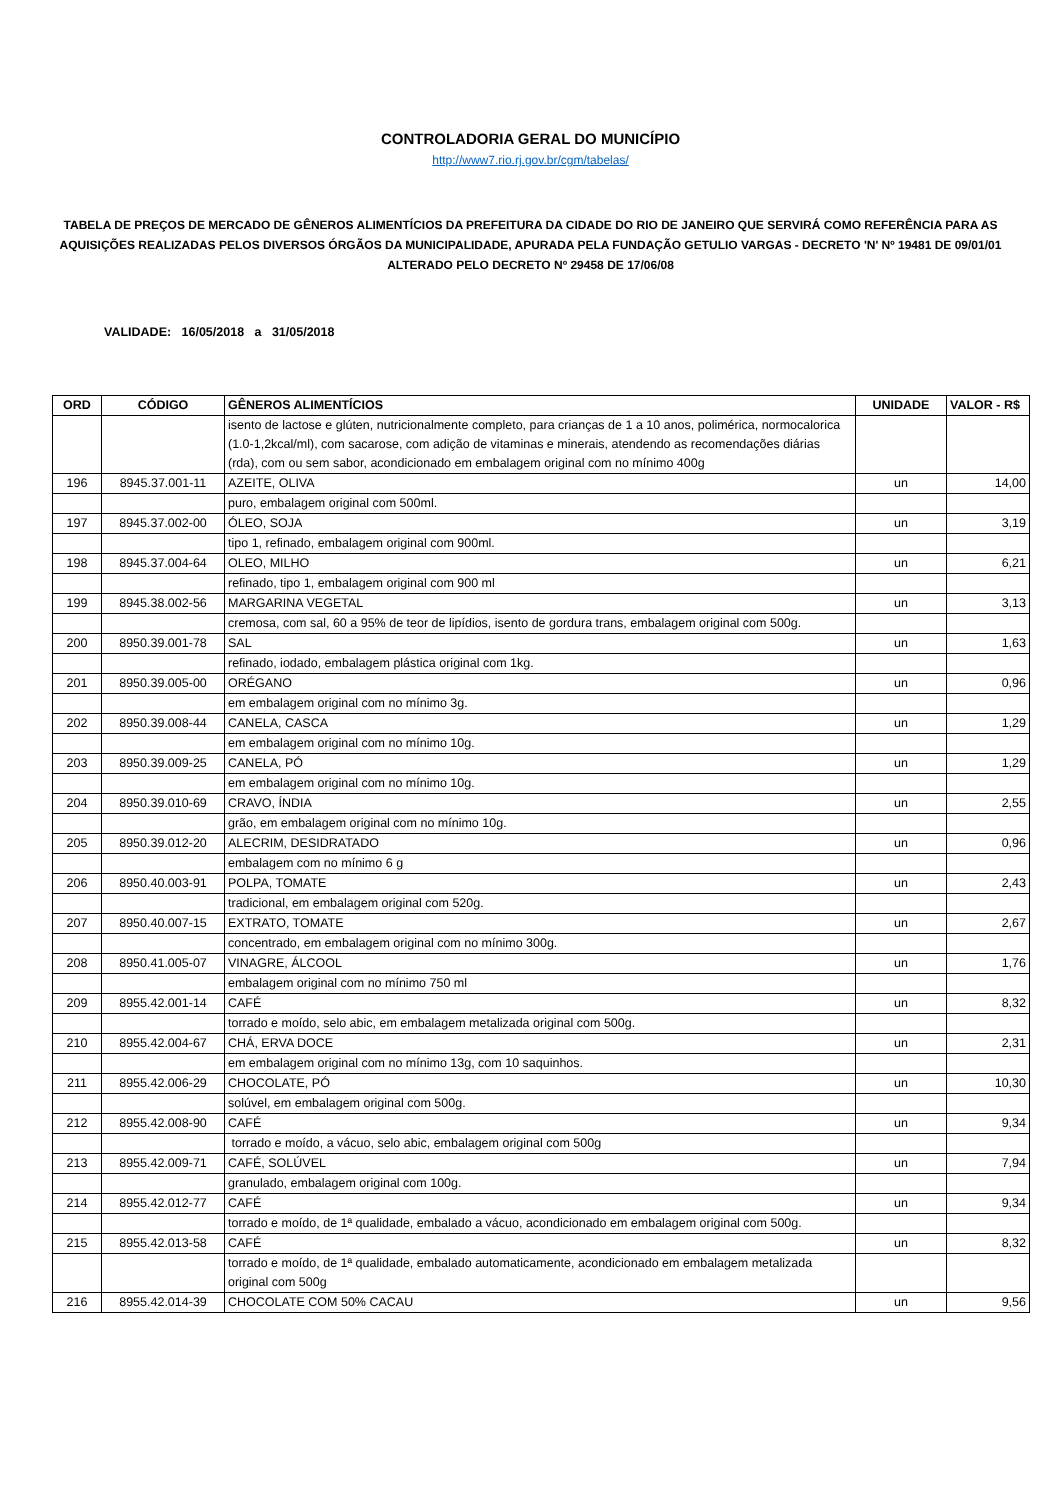CONTROLADORIA GERAL DO MUNICÍPIO
http://www7.rio.rj.gov.br/cgm/tabelas/
TABELA DE PREÇOS DE MERCADO DE GÊNEROS ALIMENTÍCIOS DA PREFEITURA DA CIDADE DO RIO DE JANEIRO QUE SERVIRÁ COMO REFERÊNCIA PARA AS AQUISIÇÕES REALIZADAS PELOS DIVERSOS ÓRGÃOS DA MUNICIPALIDADE, APURADA PELA FUNDAÇÃO GETULIO VARGAS - DECRETO 'N' Nº 19481 DE 09/01/01 ALTERADO PELO DECRETO Nº 29458 DE 17/06/08
VALIDADE: 16/05/2018 a 31/05/2018
| ORD | CÓDIGO | GÊNEROS ALIMENTÍCIOS | UNIDADE | VALOR - R$ |
| --- | --- | --- | --- | --- |
| | | isento de lactose e glúten, nutricionalmente completo, para crianças de 1 a 10 anos, polimérica, normocalorica (1.0-1,2kcal/ml), com sacarose, com adição de vitaminas e minerais, atendendo as recomendações diárias (rda), com ou sem sabor, acondicionado em embalagem original com no mínimo 400g | | |
| 196 | 8945.37.001-11 | AZEITE, OLIVA | un | 14,00 |
| | | puro, embalagem original com 500ml. | | |
| 197 | 8945.37.002-00 | ÓLEO, SOJA | un | 3,19 |
| | | tipo 1, refinado, embalagem original com 900ml. | | |
| 198 | 8945.37.004-64 | OLEO, MILHO | un | 6,21 |
| | | refinado, tipo 1, embalagem original com 900 ml | | |
| 199 | 8945.38.002-56 | MARGARINA VEGETAL | un | 3,13 |
| | | cremosa, com sal, 60 a 95% de teor de lipídios, isento de gordura trans, embalagem original com 500g. | | |
| 200 | 8950.39.001-78 | SAL | un | 1,63 |
| | | refinado, iodado, embalagem plástica original com 1kg. | | |
| 201 | 8950.39.005-00 | ORÉGANO | un | 0,96 |
| | | em embalagem original com no mínimo 3g. | | |
| 202 | 8950.39.008-44 | CANELA, CASCA | un | 1,29 |
| | | em embalagem original com no mínimo 10g. | | |
| 203 | 8950.39.009-25 | CANELA, PÓ | un | 1,29 |
| | | em embalagem original com no mínimo 10g. | | |
| 204 | 8950.39.010-69 | CRAVO, ÍNDIA | un | 2,55 |
| | | grão, em embalagem original com no mínimo 10g. | | |
| 205 | 8950.39.012-20 | ALECRIM, DESIDRATADO | un | 0,96 |
| | | embalagem com no mínimo 6 g | | |
| 206 | 8950.40.003-91 | POLPA, TOMATE | un | 2,43 |
| | | tradicional, em embalagem original com 520g. | | |
| 207 | 8950.40.007-15 | EXTRATO, TOMATE | un | 2,67 |
| | | concentrado, em embalagem original com no mínimo 300g. | | |
| 208 | 8950.41.005-07 | VINAGRE, ÁLCOOL | un | 1,76 |
| | | embalagem original com no mínimo 750 ml | | |
| 209 | 8955.42.001-14 | CAFÉ | un | 8,32 |
| | | torrado e moído, selo abic, em embalagem metalizada original com 500g. | | |
| 210 | 8955.42.004-67 | CHÁ, ERVA DOCE | un | 2,31 |
| | | em embalagem original com no mínimo 13g, com 10 saquinhos. | | |
| 211 | 8955.42.006-29 | CHOCOLATE, PÓ | un | 10,30 |
| | | solúvel, em embalagem original com 500g. | | |
| 212 | 8955.42.008-90 | CAFÉ | un | 9,34 |
| | | torrado e moído, a vácuo, selo abic, embalagem original com 500g | | |
| 213 | 8955.42.009-71 | CAFÉ, SOLÚVEL | un | 7,94 |
| | | granulado, embalagem original com 100g. | | |
| 214 | 8955.42.012-77 | CAFÉ | un | 9,34 |
| | | torrado e moído, de 1ª qualidade, embalado a vácuo, acondicionado em embalagem original com 500g. | | |
| 215 | 8955.42.013-58 | CAFÉ | un | 8,32 |
| | | torrado e moído, de 1ª qualidade, embalado automaticamente, acondicionado em embalagem metalizada original com 500g | | |
| 216 | 8955.42.014-39 | CHOCOLATE COM 50% CACAU | un | 9,56 |